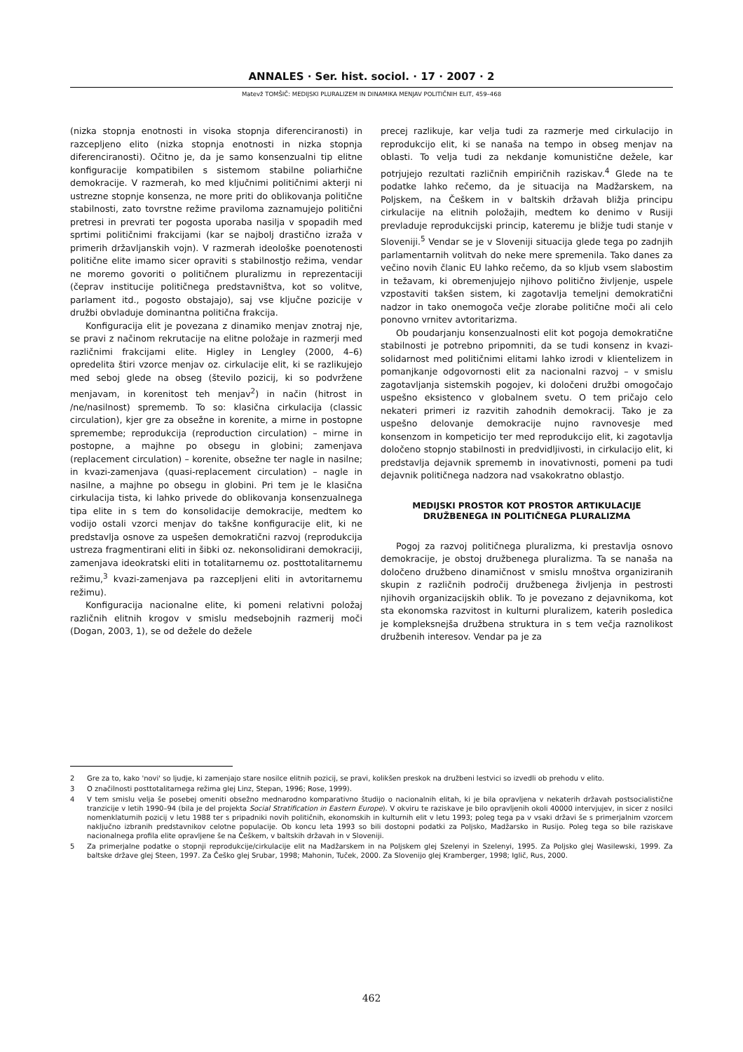ANNALES · Ser. hist. sociol. · 17 · 2007 · 2
Matevž TOMŠIČ: MEDIJSKI PLURALIZEM IN DINAMIKA MENJAV POLITIČNIH ELIT, 459–468
(nizka stopnja enotnosti in visoka stopnja diferenciranosti) in razcepljeno elito (nizka stopnja enotnosti in nizka stopnja diferenciranosti). Očitno je, da je samo konsenzualni tip elitne konfiguracije kompatibilen s sistemom stabilne poliarhične demokracije. V razmerah, ko med ključnimi političnimi akterji ni ustrezne stopnje konsenza, ne more priti do oblikovanja politične stabilnosti, zato tovrstne režime praviloma zaznamujejo politični pretresi in prevrati ter pogosta uporaba nasilja v spopadih med sprtimi političnimi frakcijami (kar se najbolj drastično izraža v primerih državljanskih vojn). V razmerah ideološke poenotenosti politične elite imamo sicer opraviti s stabilnostjo režima, vendar ne moremo govoriti o političnem pluralizmu in reprezentaciji (čeprav institucije političnega predstavništva, kot so volitve, parlament itd., pogosto obstajajo), saj vse ključne pozicije v družbi obvladuje dominantna politična frakcija.
Konfiguracija elit je povezana z dinamiko menjav znotraj nje, se pravi z načinom rekrutacije na elitne položaje in razmerji med različnimi frakcijami elite. Higley in Lengley (2000, 4–6) opredelita štiri vzorce menjav oz. cirkulacije elit, ki se razlikujejo med seboj glede na obseg (število pozicij, ki so podvržene menjavam, in korenitost teh menjav<sup>2</sup>) in način (hitrost in /ne/nasilnost) sprememb. To so: klasična cirkulacija (classic circulation), kjer gre za obsežne in korenite, a mirne in postopne spremembe; reprodukcija (reproduction circulation) – mirne in postopne, a majhne po obsegu in globini; zamenjava (replacement circulation) – korenite, obsežne ter nagle in nasilne; in kvazi-zamenjava (quasi-replacement circulation) – nagle in nasilne, a majhne po obsegu in globini. Pri tem je le klasična cirkulacija tista, ki lahko privede do oblikovanja konsenzualnega tipa elite in s tem do konsolidacije demokracije, medtem ko vodijo ostali vzorci menjav do takšne konfiguracije elit, ki ne predstavlja osnove za uspešen demokratični razvoj (reprodukcija ustreza fragmentirani eliti in šibki oz. nekonsolidirani demokraciji, zamenjava ideokratski eliti in totalitarnemu oz. posttotalitarnemu režimu,<sup>3</sup> kvazi-zamenjava pa razcepljeni eliti in avtoritarnemu režimu).
Konfiguracija nacionalne elite, ki pomeni relativni položaj različnih elitnih krogov v smislu medsebojnih razmerij moči (Dogan, 2003, 1), se od dežele do dežele
precej razlikuje, kar velja tudi za razmerje med cirkulacijo in reprodukcijo elit, ki se nanaša na tempo in obseg menjav na oblasti. To velja tudi za nekdanje komunistične dežele, kar potrjujejo rezultati različnih empiričnih raziskav.<sup>4</sup> Glede na te podatke lahko rečemo, da je situacija na Madžarskem, na Poljskem, na Češkem in v baltskih državah bližja principu cirkulacije na elitnih položajih, medtem ko denimo v Rusiji prevladuje reprodukcijski princip, kateremu je bližje tudi stanje v Sloveniji.<sup>5</sup> Vendar se je v Sloveniji situacija glede tega po zadnjih parlamentarnih volitvah do neke mere spremenila. Tako danes za večino novih članic EU lahko rečemo, da so kljub vsem slabostim in težavam, ki obremenjujejo njihovo politično življenje, uspele vzpostaviti takšen sistem, ki zagotavlja temeljni demokratični nadzor in tako onemogoča večje zlorabe politične moči ali celo ponovno vrnitev avtoritarizma.
Ob poudarjanju konsenzualnosti elit kot pogoja demokratične stabilnosti je potrebno pripomniti, da se tudi konsenz in kvazi-solidarnost med političnimi elitami lahko izrodi v klientelizem in pomanjkanje odgovornosti elit za nacionalni razvoj – v smislu zagotavljanja sistemskih pogojev, ki določeni družbi omogočajo uspešno eksistenco v globalnem svetu. O tem pričajo celo nekateri primeri iz razvitih zahodnih demokracij. Tako je za uspešno delovanje demokracije nujno ravnovesje med konsenzom in kompeticijo ter med reprodukcijo elit, ki zagotavlja določeno stopnjo stabilnosti in predvidljivosti, in cirkulacijo elit, ki predstavlja dejavnik sprememb in inovativnosti, pomeni pa tudi dejavnik političnega nadzora nad vsakokratno oblastjo.
MEDIJSKI PROSTOR KOT PROSTOR ARTIKULACIJE DRUŽBENEGA IN POLITIČNEGA PLURALIZMA
Pogoj za razvoj političnega pluralizma, ki prestavlja osnovo demokracije, je obstoj družbenega pluralizma. Ta se nanaša na določeno družbeno dinamičnost v smislu mnoštva organiziranih skupin z različnih področij družbenega življenja in pestrosti njihovih organizacijskih oblik. To je povezano z dejavnikoma, kot sta ekonomska razvitost in kulturni pluralizem, katerih posledica je kompleksnejša družbena struktura in s tem večja raznolikost družbenih interesov. Vendar pa je za
2 Gre za to, kako 'novi' so ljudje, ki zamenjajo stare nosilce elitnih pozicij, se pravi, kolikšen preskok na družbeni lestvici so izvedli ob prehodu v elito.
3 O značilnosti posttotalitarnega režima glej Linz, Stepan, 1996; Rose, 1999).
4 V tem smislu velja še posebej omeniti obsežno mednarodno komparativno študijo o nacionalnih elitah, ki je bila opravljena v nekaterih državah postsocialistične tranzicije v letih 1990–94 (bila je del projekta Social Stratification in Eastern Europe). V okviru te raziskave je bilo opravljenih okoli 40000 intervjujev, in sicer z nosilci nomenklaturnih pozicij v letu 1988 ter s pripadniki novih političnih, ekonomskih in kulturnih elit v letu 1993; poleg tega pa v vsaki državi še s primerjalnim vzorcem naključno izbranih predstavnikov celotne populacije. Ob koncu leta 1993 so bili dostopni podatki za Poljsko, Madžarsko in Rusijo. Poleg tega so bile raziskave nacionalnega profila elite opravljene še na Češkem, v baltskih državah in v Sloveniji.
5 Za primerjalne podatke o stopnji reprodukcije/cirkulacije elit na Madžarskem in na Poljskem glej Szelenyi in Szelenyi, 1995. Za Poljsko glej Wasilewski, 1999. Za baltske države glej Steen, 1997. Za Češko glej Srubar, 1998; Mahonin, Tuček, 2000. Za Slovenijo glej Kramberger, 1998; Iglič, Rus, 2000.
462